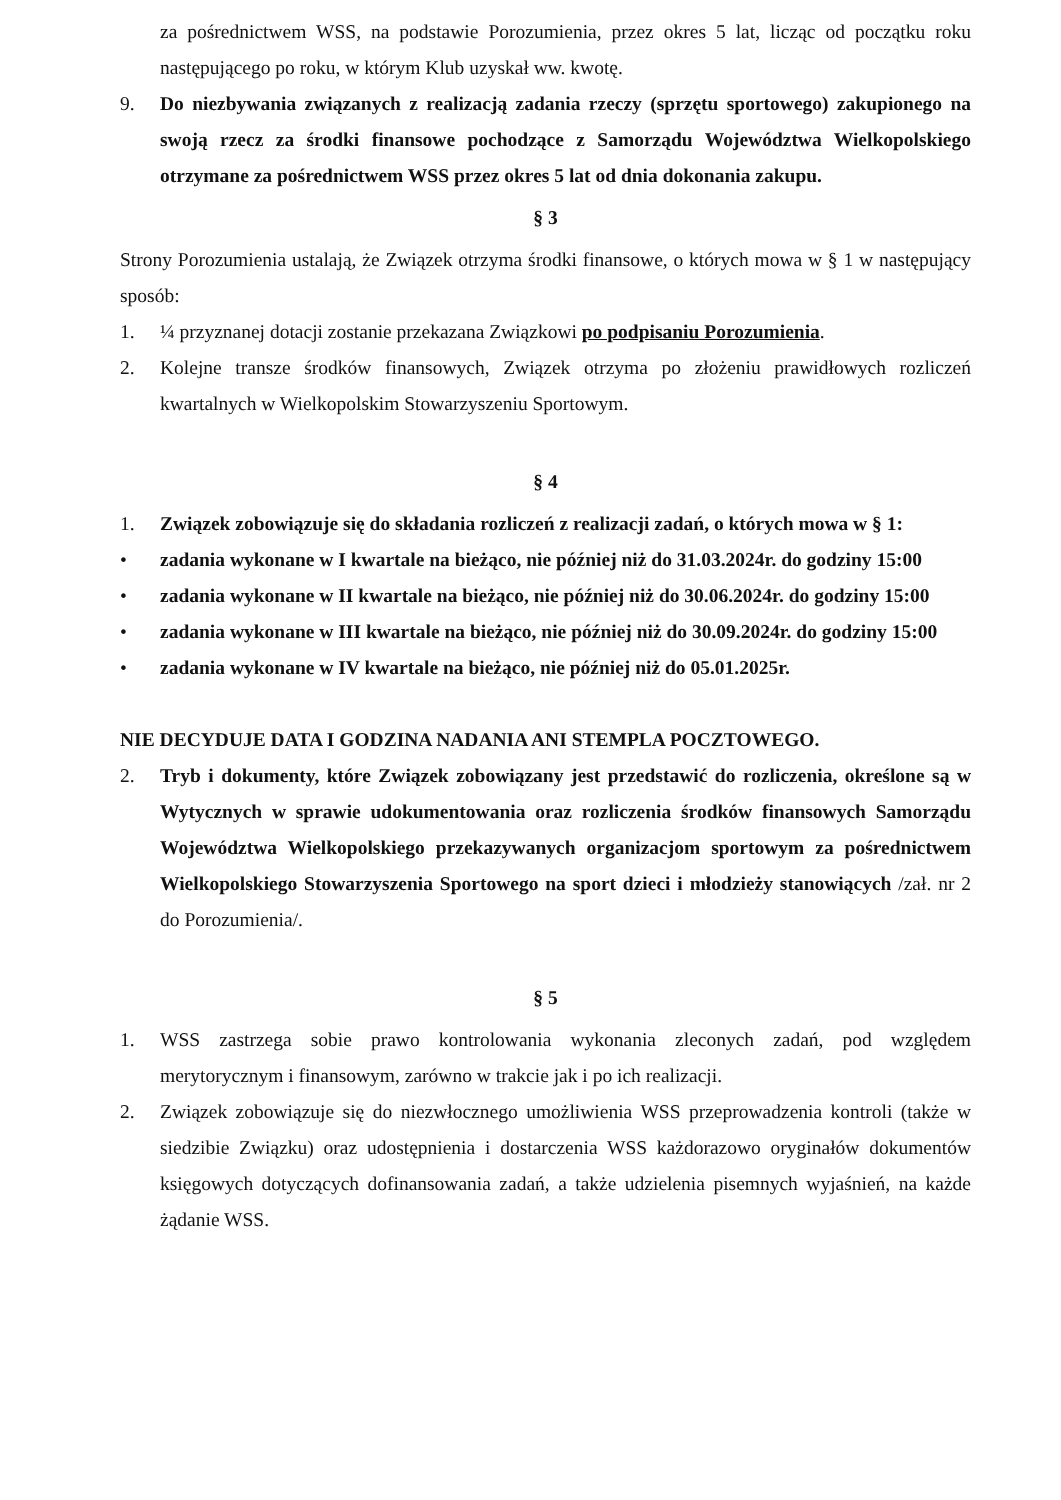za pośrednictwem WSS, na podstawie Porozumienia, przez okres 5 lat, licząc od początku roku następującego po roku, w którym Klub uzyskał ww. kwotę.
9. Do niezbywania związanych z realizacją zadania rzeczy (sprzętu sportowego) zakupionego na swoją rzecz za środki finansowe pochodzące z Samorządu Województwa Wielkopolskiego otrzymane za pośrednictwem WSS przez okres 5 lat od dnia dokonania zakupu.
§ 3
Strony Porozumienia ustalają, że Związek otrzyma środki finansowe, o których mowa w § 1 w następujący sposób:
1. ¼ przyznanej dotacji zostanie przekazana Związkowi po podpisaniu Porozumienia.
2. Kolejne transze środków finansowych, Związek otrzyma po złożeniu prawidłowych rozliczeń kwartalnych w Wielkopolskim Stowarzyszeniu Sportowym.
§ 4
1. Związek zobowiązuje się do składania rozliczeń z realizacji zadań, o których mowa w § 1:
• zadania wykonane w I kwartale na bieżąco, nie później niż do 31.03.2024r. do godziny 15:00
• zadania wykonane w II kwartale na bieżąco, nie później niż do 30.06.2024r. do godziny 15:00
• zadania wykonane w III kwartale na bieżąco, nie później niż do 30.09.2024r. do godziny 15:00
• zadania wykonane w IV kwartale na bieżąco, nie później niż do 05.01.2025r.
NIE DECYDUJE DATA I GODZINA NADANIA ANI STEMPLA POCZTOWEGO.
2. Tryb i dokumenty, które Związek zobowiązany jest przedstawić do rozliczenia, określone są w Wytycznych w sprawie udokumentowania oraz rozliczenia środków finansowych Samorządu Województwa Wielkopolskiego przekazywanych organizacjom sportowym za pośrednictwem Wielkopolskiego Stowarzyszenia Sportowego na sport dzieci i młodzieży stanowiących /zał. nr 2 do Porozumienia/.
§ 5
1. WSS zastrzega sobie prawo kontrolowania wykonania zleconych zadań, pod względem merytorycznym i finansowym, zarówno w trakcie jak i po ich realizacji.
2. Związek zobowiązuje się do niezwłocznego umożliwienia WSS przeprowadzenia kontroli (także w siedzibie Związku) oraz udostępnienia i dostarczenia WSS każdorazowo oryginałów dokumentów księgowych dotyczących dofinansowania zadań, a także udzielenia pisemnych wyjaśnień, na każde żądanie WSS.